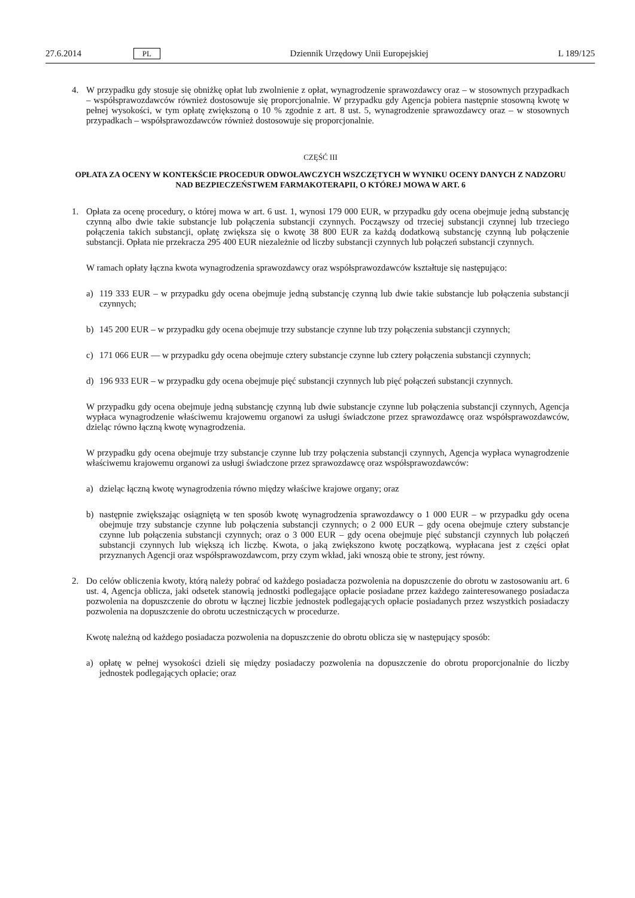27.6.2014 PL Dziennik Urzędowy Unii Europejskiej L 189/125
4. W przypadku gdy stosuje się obniżkę opłat lub zwolnienie z opłat, wynagrodzenie sprawozdawcy oraz – w stosownych przypadkach – współsprawozdawców również dostosowuje się proporcjonalnie. W przypadku gdy Agencja pobiera następnie stosowną kwotę w pełnej wysokości, w tym opłatę zwiększoną o 10 % zgodnie z art. 8 ust. 5, wynagrodzenie sprawozdawcy oraz – w stosownych przypadkach – współsprawozdawców również dostosowuje się proporcjonalnie.
CZĘŚĆ III
OPŁATA ZA OCENY W KONTEKŚCIE PROCEDUR ODWOŁAWCZYCH WSZCZĘTYCH W WYNIKU OCENY DANYCH Z NADZORU NAD BEZPIECZEŃSTWEM FARMAKOTERAPII, O KTÓREJ MOWA W ART. 6
1. Opłata za ocenę procedury, o której mowa w art. 6 ust. 1, wynosi 179 000 EUR, w przypadku gdy ocena obejmuje jedną substancję czynną albo dwie takie substancje lub połączenia substancji czynnych. Począwszy od trzeciej substancji czynnej lub trzeciego połączenia takich substancji, opłatę zwiększa się o kwotę 38 800 EUR za każdą dodatkową substancję czynną lub połączenie substancji. Opłata nie przekracza 295 400 EUR niezależnie od liczby substancji czynnych lub połączeń substancji czynnych.
W ramach opłaty łączna kwota wynagrodzenia sprawozdawcy oraz współsprawozdawców kształtuje się następująco:
a) 119 333 EUR – w przypadku gdy ocena obejmuje jedną substancję czynną lub dwie takie substancje lub połączenia substancji czynnych;
b) 145 200 EUR – w przypadku gdy ocena obejmuje trzy substancje czynne lub trzy połączenia substancji czynnych;
c) 171 066 EUR — w przypadku gdy ocena obejmuje cztery substancje czynne lub cztery połączenia substancji czynnych;
d) 196 933 EUR – w przypadku gdy ocena obejmuje pięć substancji czynnych lub pięć połączeń substancji czynnych.
W przypadku gdy ocena obejmuje jedną substancję czynną lub dwie substancje czynne lub połączenia substancji czynnych, Agencja wypłaca wynagrodzenie właściwemu krajowemu organowi za usługi świadczone przez sprawozdawcę oraz współsprawozdawców, dzieląc równo łączną kwotę wynagrodzenia.
W przypadku gdy ocena obejmuje trzy substancje czynne lub trzy połączenia substancji czynnych, Agencja wypłaca wynagrodzenie właściwemu krajowemu organowi za usługi świadczone przez sprawozdawcę oraz współsprawozdawców:
a) dzieląc łączną kwotę wynagrodzenia równo między właściwe krajowe organy; oraz
b) następnie zwiększając osiągniętą w ten sposób kwotę wynagrodzenia sprawozdawcy o 1 000 EUR – w przypadku gdy ocena obejmuje trzy substancje czynne lub połączenia substancji czynnych; o 2 000 EUR – gdy ocena obejmuje cztery substancje czynne lub połączenia substancji czynnych; oraz o 3 000 EUR – gdy ocena obejmuje pięć substancji czynnych lub połączeń substancji czynnych lub większą ich liczbę. Kwota, o jaką zwiększono kwotę początkową, wypłacana jest z części opłat przyznanych Agencji oraz współsprawozdawcom, przy czym wkład, jaki wnoszą obie te strony, jest równy.
2. Do celów obliczenia kwoty, którą należy pobrać od każdego posiadacza pozwolenia na dopuszczenie do obrotu w zastosowaniu art. 6 ust. 4, Agencja oblicza, jaki odsetek stanowią jednostki podlegające opłacie posiadane przez każdego zainteresowanego posiadacza pozwolenia na dopuszczenie do obrotu w łącznej liczbie jednostek podlegających opłacie posiadanych przez wszystkich posiadaczy pozwolenia na dopuszczenie do obrotu uczestniczących w procedurze.
Kwotę należną od każdego posiadacza pozwolenia na dopuszczenie do obrotu oblicza się w następujący sposób:
a) opłatę w pełnej wysokości dzieli się między posiadaczy pozwolenia na dopuszczenie do obrotu proporcjonalnie do liczby jednostek podlegających opłacie; oraz